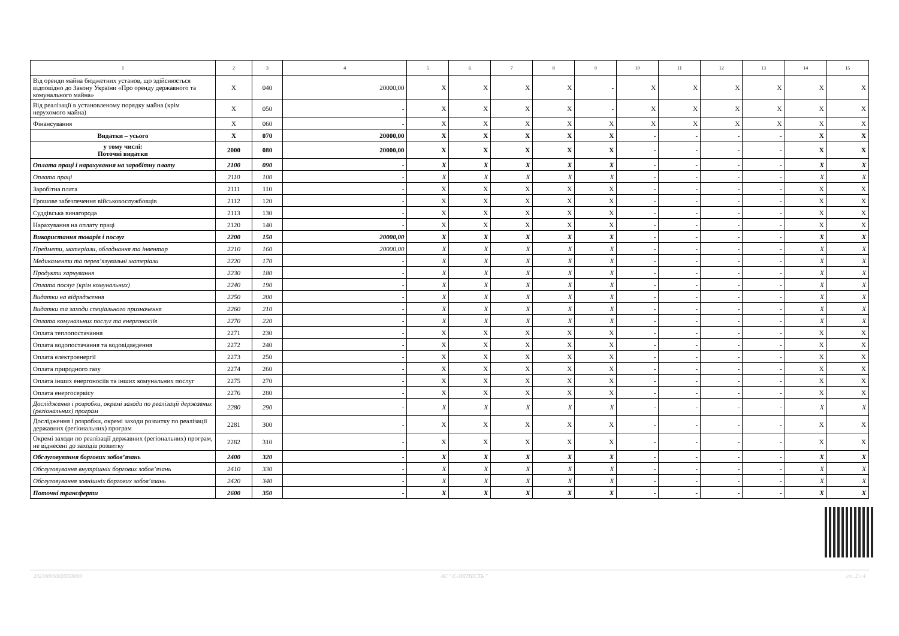| 1 | 2 | 3 | 4 | 5 | 6 | 7 | 8 | 9 | 10 | 11 | 12 | 13 | 14 | 15 |
| --- | --- | --- | --- | --- | --- | --- | --- | --- | --- | --- | --- | --- | --- | --- |
| Від оренди майна бюджетних установ, що здійснюється відповідно до Закону України «Про оренду державного та комунального майна» | X | 040 | 20000,00 | X | X | X | X | - | X | X | X | X | X | X |
| Від реалізації в установленому порядку майна (крім нерухомого майна) | X | 050 | - | X | X | X | X | - | X | X | X | X | X | X |
| Фінансування | X | 060 | - | X | X | X | X | X | X | X | X | X | X | X |
| Видатки – усього | X | 070 | 20000,00 | X | X | X | X | X | - | - | - | - | X | X |
| у тому числі: Поточні видатки | 2000 | 080 | 20000,00 | X | X | X | X | X | - | - | - | - | X | X |
| Оплата праці і нарахування на заробітну плату | 2100 | 090 | - | X | X | X | X | X | - | - | - | - | X | X |
| Оплата праці | 2110 | 100 | - | X | X | X | X | X | - | - | - | - | X | X |
| Заробітна плата | 2111 | 110 | - | X | X | X | X | X | - | - | - | - | X | X |
| Грошове забезпечення військовослужбовців | 2112 | 120 | - | X | X | X | X | X | - | - | - | - | X | X |
| Суддівська винагорода | 2113 | 130 | - | X | X | X | X | X | - | - | - | - | X | X |
| Нарахування на оплату праці | 2120 | 140 | - | X | X | X | X | X | - | - | - | - | X | X |
| Використання товарів і послуг | 2200 | 150 | 20000,00 | X | X | X | X | X | - | - | - | - | X | X |
| Предмети, матеріали, обладнання та інвентар | 2210 | 160 | 20000,00 | X | X | X | X | X | - | - | - | - | X | X |
| Медикаменти та перев’язувальні матеріали | 2220 | 170 | - | X | X | X | X | X | - | - | - | - | X | X |
| Продукти харчування | 2230 | 180 | - | X | X | X | X | X | - | - | - | - | X | X |
| Оплата послуг (крім комунальних) | 2240 | 190 | - | X | X | X | X | X | - | - | - | - | X | X |
| Видатки на відрядження | 2250 | 200 | - | X | X | X | X | X | - | - | - | - | X | X |
| Видатки та заходи спеціального призначення | 2260 | 210 | - | X | X | X | X | X | - | - | - | - | X | X |
| Оплата комунальних послуг та енергоносіїв | 2270 | 220 | - | X | X | X | X | X | - | - | - | - | X | X |
| Оплата теплопостачання | 2271 | 230 | - | X | X | X | X | X | - | - | - | - | X | X |
| Оплата водопостачання та водовідведення | 2272 | 240 | - | X | X | X | X | X | - | - | - | - | X | X |
| Оплата електроенергії | 2273 | 250 | - | X | X | X | X | X | - | - | - | - | X | X |
| Оплата природного газу | 2274 | 260 | - | X | X | X | X | X | - | - | - | - | X | X |
| Оплата інших енергоносіїв та інших комунальних послуг | 2275 | 270 | - | X | X | X | X | X | - | - | - | - | X | X |
| Оплата енергосервісу | 2276 | 280 | - | X | X | X | X | X | - | - | - | - | X | X |
| Дослідження і розробки, окремі заходи по реалізації державних (регіональних) програм | 2280 | 290 | - | X | X | X | X | X | - | - | - | - | X | X |
| Дослідження і розробки, окремі заходи розвитку по реалізації державних (регіональних) програм | 2281 | 300 | - | X | X | X | X | X | - | - | - | - | X | X |
| Окремі заходи по реалізації державних (регіональних) програм, не віднесені до заходів розвитку | 2282 | 310 | - | X | X | X | X | X | - | - | - | - | X | X |
| Обслуговування боргових зобов’язань | 2400 | 320 | - | X | X | X | X | X | - | - | - | - | X | X |
| Обслуговування внутрішніх боргових зобов’язань | 2410 | 330 | - | X | X | X | X | X | - | - | - | - | X | X |
| Обслуговування зовнішніх боргових зобов’язань | 2420 | 340 | - | X | X | X | X | X | - | - | - | - | X | X |
| Поточні трансферти | 2600 | 350 | - | X | X | X | X | X | - | - | - | - | X | X |
20210000002659300З АС " Є-ЗВІТНІСТЬ " ст. 2 з 4